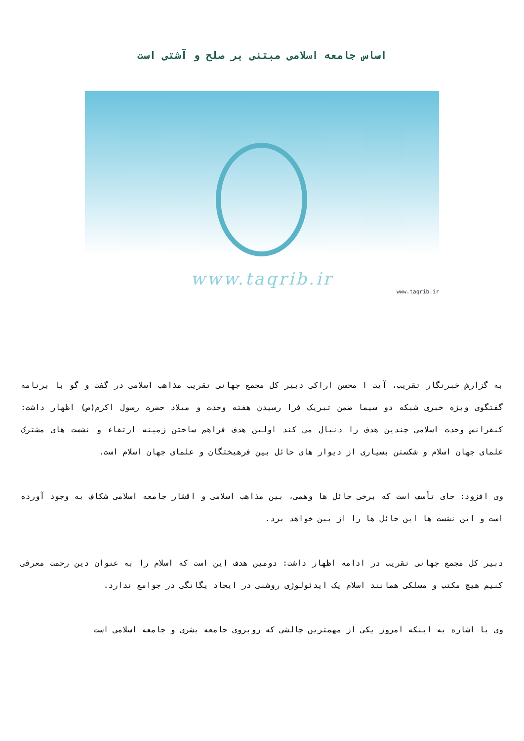اساس جامعه اسلامی مبتنی بر صلح و آشتی است
www.taqrib.ir
www.taqrib.ir
به گزارش خبرنگار تقریب، آیت ا محسن اراکی دبیر کل مجمع جهانی تقریب مذاهب اسلامی در گفت و گو با برنامه گفتگوی ویژه خبری شبکه دو سیما ضمن تبریک فرا رسیدن هفته وحدت و میلاد حضرت رسول اکرم(ص) اظهار داشت: کنفرانس وحدت اسلامی چندین هدف را دنبال می کند اولین هدف فراهم ساختن زمینه ارتقاء و نشست های مشترک علمای جهان اسلام و شکستن بسیاری از دیوار های حائل بین فرهیختگان و علمای جهان اسلام است.
وی افزود: جای تأسف است که برخی حائل ها وهمی، بین مذاهب اسلامی و اقشار جامعه اسلامی شکاف به وجود آورده است و این نشست ها این حائل ها را از بین خواهد برد.
دبیر کل مجمع جهانی تقریب در ادامه اظهار داشت: دومین هدف این است که اسلام را به عنوان دین رحمت معرفی کنیم هیچ مکتب و مسلکی همانند اسلام یک ایدئولوژی روشنی در ایجاد یگانگی در جوامع ندارد.
وی با اشاره به اینکه امروز یکی از مهمترین چالشی که روبروی جامعه بشری و جامعه اسلامی است